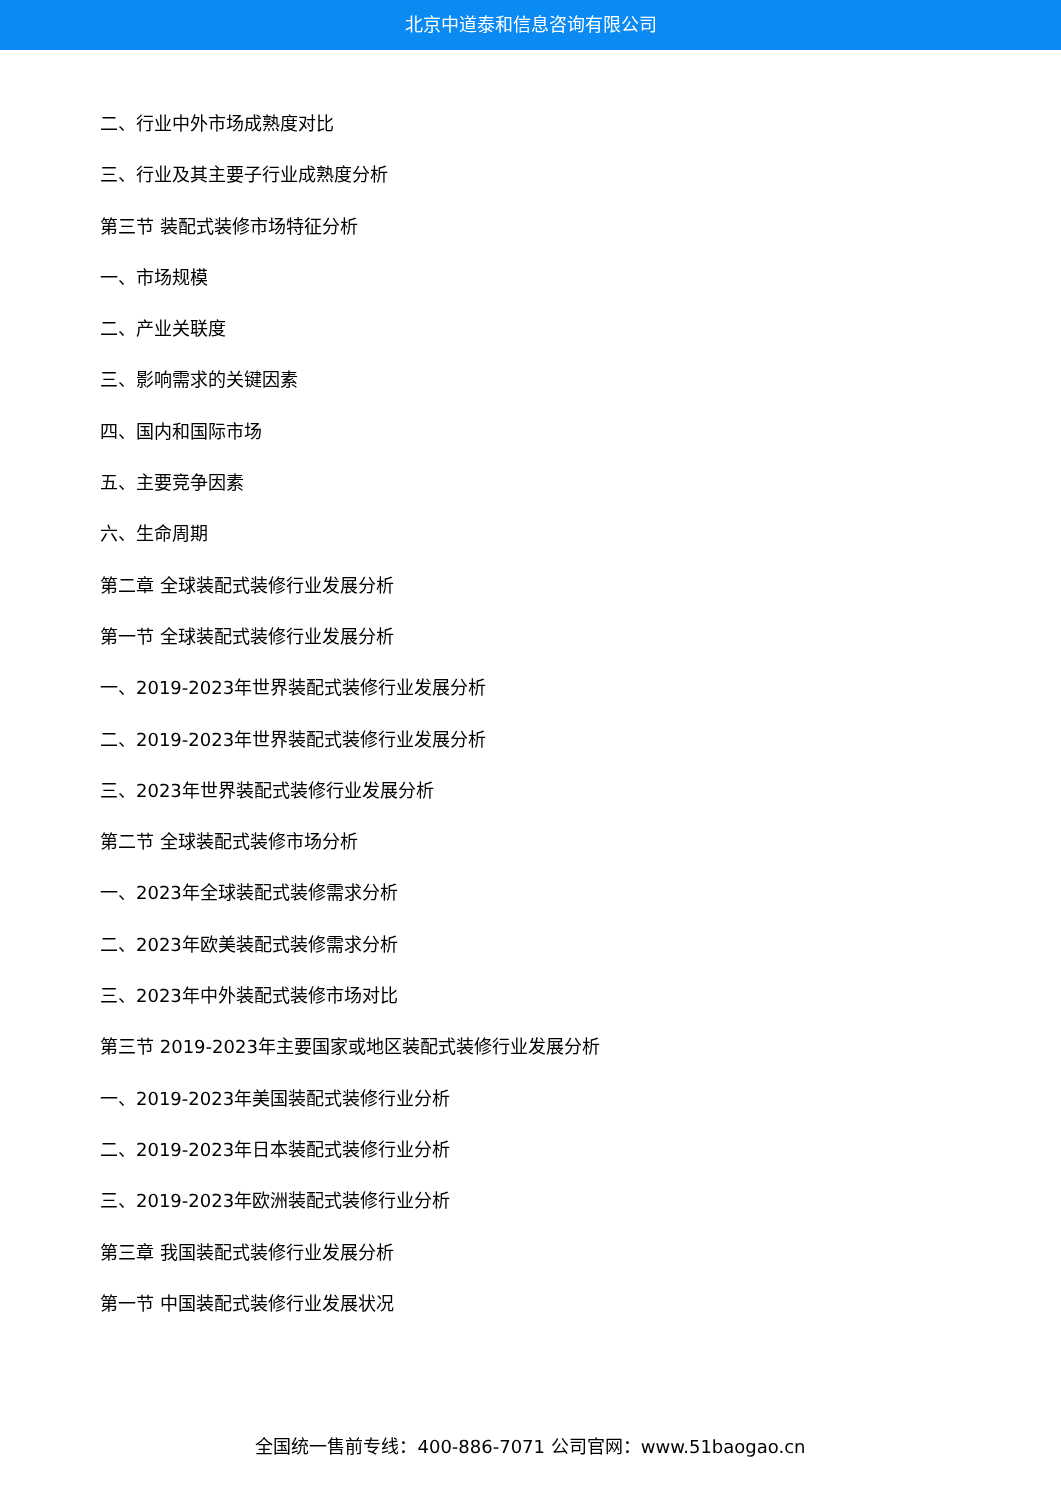北京中道泰和信息咨询有限公司
二、行业中外市场成熟度对比
三、行业及其主要子行业成熟度分析
第三节 装配式装修市场特征分析
一、市场规模
二、产业关联度
三、影响需求的关键因素
四、国内和国际市场
五、主要竞争因素
六、生命周期
第二章 全球装配式装修行业发展分析
第一节 全球装配式装修行业发展分析
一、2019-2023年世界装配式装修行业发展分析
二、2019-2023年世界装配式装修行业发展分析
三、2023年世界装配式装修行业发展分析
第二节 全球装配式装修市场分析
一、2023年全球装配式装修需求分析
二、2023年欧美装配式装修需求分析
三、2023年中外装配式装修市场对比
第三节 2019-2023年主要国家或地区装配式装修行业发展分析
一、2019-2023年美国装配式装修行业分析
二、2019-2023年日本装配式装修行业分析
三、2019-2023年欧洲装配式装修行业分析
第三章 我国装配式装修行业发展分析
第一节 中国装配式装修行业发展状况
全国统一售前专线：400-886-7071 公司官网：www.51baogao.cn